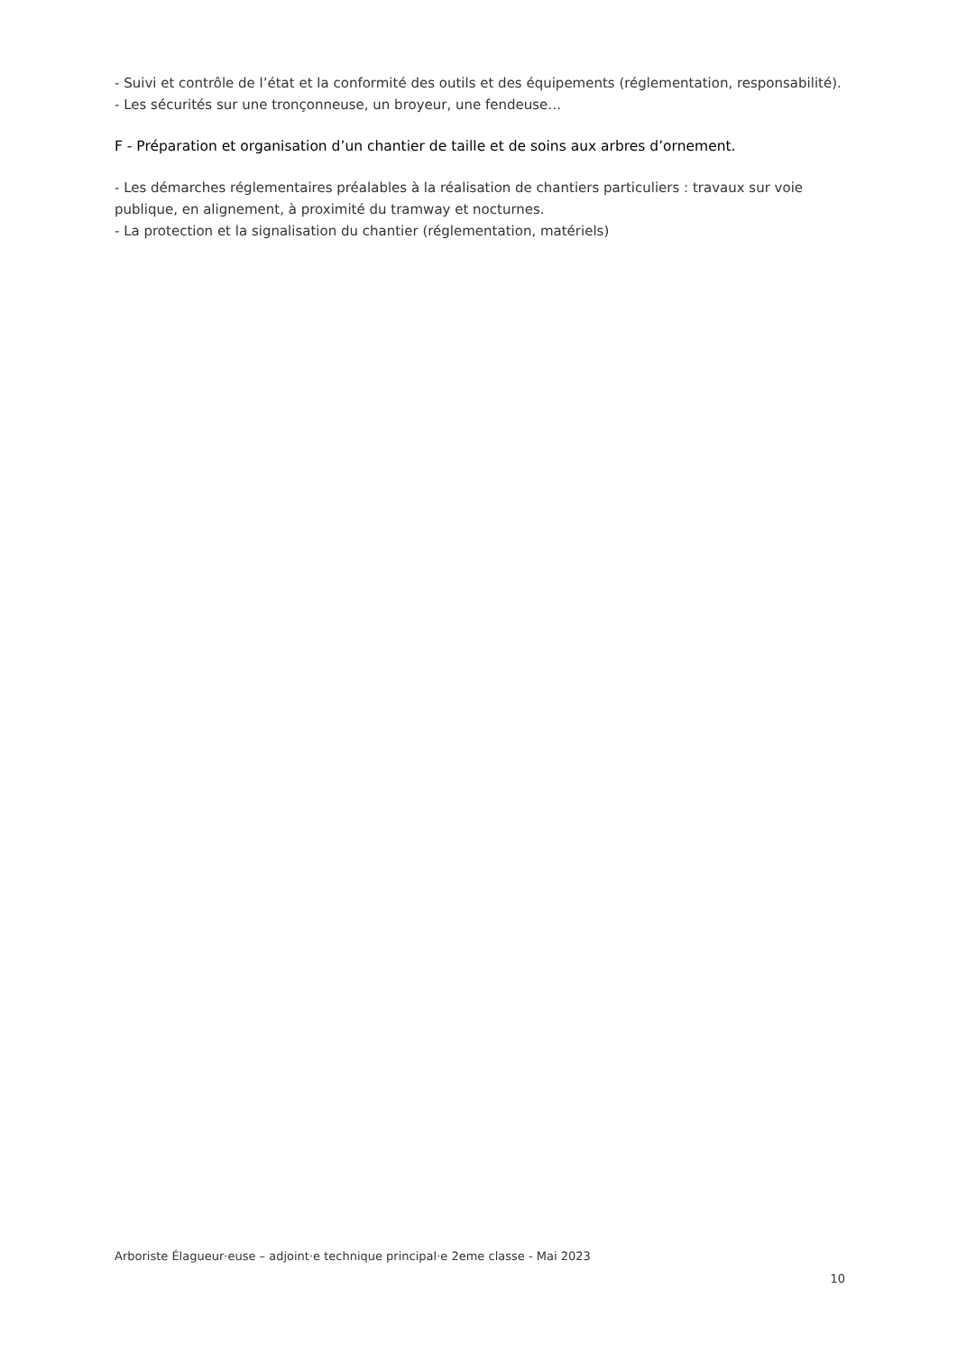- Suivi et contrôle de l’état et la conformité des outils et des équipements (réglementation, responsabilité).
- Les sécurités sur une tronçonneuse, un broyeur, une fendeuse…
F - Préparation et organisation d’un chantier de taille et de soins aux arbres d’ornement.
- Les démarches réglementaires préalables à la réalisation de chantiers particuliers : travaux sur voie publique, en alignement, à proximité du tramway et nocturnes.
- La protection et la signalisation du chantier (réglementation, matériels)
Arboriste Élagueur·euse – adjoint·e technique principal·e 2eme classe - Mai 2023
10